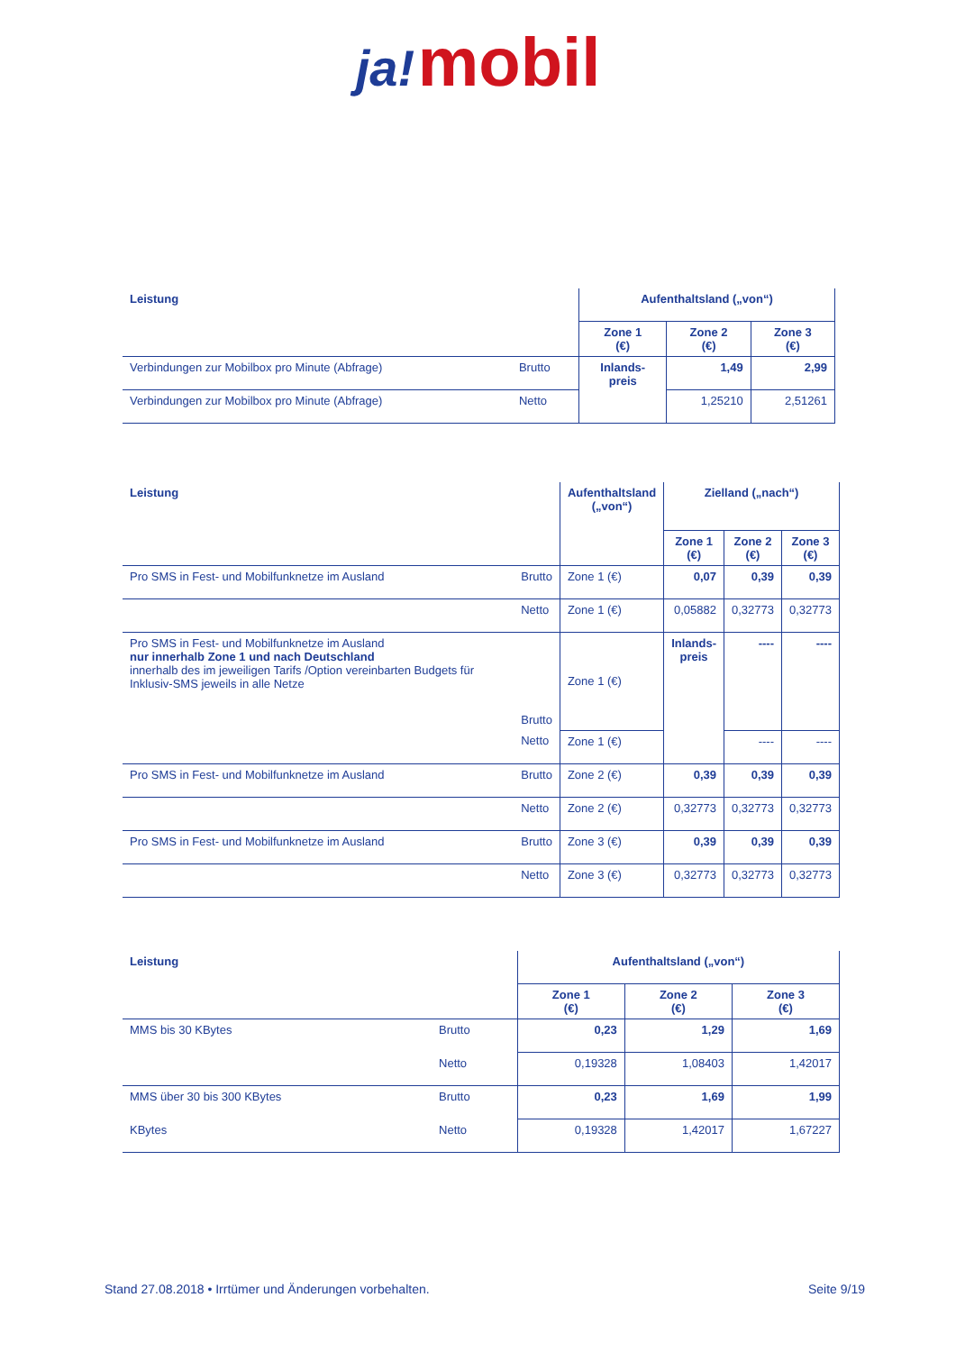ja! mobil
| Leistung | | Aufenthaltsland („von“) | | |
| --- | --- | --- | --- | --- |
| | | Zone 1 (€) | Zone 2 (€) | Zone 3 (€) |
| Verbindungen zur Mobilbox pro Minute (Abfrage) | Brutto | Inlands- preis | 1,49 | 2,99 |
| Verbindungen zur Mobilbox pro Minute (Abfrage) | Netto | | 1,25210 | 2,51261 |
| Leistung | | Aufenthaltsland („von“) | Zielland („nach“) | | |
| --- | --- | --- | --- | --- | --- |
| | | | Zone 1 (€) | Zone 2 (€) | Zone 3 (€) |
| Pro SMS in Fest- und Mobilfunknetze im Ausland | Brutto | Zone 1 (€) | 0,07 | 0,39 | 0,39 |
| | Netto | Zone 1 (€) | 0,05882 | 0,32773 | 0,32773 |
| Pro SMS in Fest- und Mobilfunknetze im Ausland nur innerhalb Zone 1 und nach Deutschland innerhalb des im jeweiligen Tarifs /Option vereinbarten Budgets für Inklusiv-SMS jeweils in alle Netze | Brutto | Zone 1 (€) | Inlands- preis | ---- | ---- |
| | Netto | Zone 1 (€) | | ---- | ---- |
| Pro SMS in Fest- und Mobilfunknetze im Ausland | Brutto | Zone 2 (€) | 0,39 | 0,39 | 0,39 |
| | Netto | Zone 2 (€) | 0,32773 | 0,32773 | 0,32773 |
| Pro SMS in Fest- und Mobilfunknetze im Ausland | Brutto | Zone 3 (€) | 0,39 | 0,39 | 0,39 |
| | Netto | Zone 3 (€) | 0,32773 | 0,32773 | 0,32773 |
| Leistung | | Aufenthaltsland („von“) | | |
| --- | --- | --- | --- | --- |
| | | Zone 1 (€) | Zone 2 (€) | Zone 3 (€) |
| MMS bis 30 KBytes | Brutto | 0,23 | 1,29 | 1,69 |
| | Netto | 0,19328 | 1,08403 | 1,42017 |
| MMS über 30 bis 300 KBytes | Brutto | 0,23 | 1,69 | 1,99 |
| KBytes | Netto | 0,19328 | 1,42017 | 1,67227 |
Stand 27.08.2018 • Irrtümer und Änderungen vorbehalten. Seite 9/19